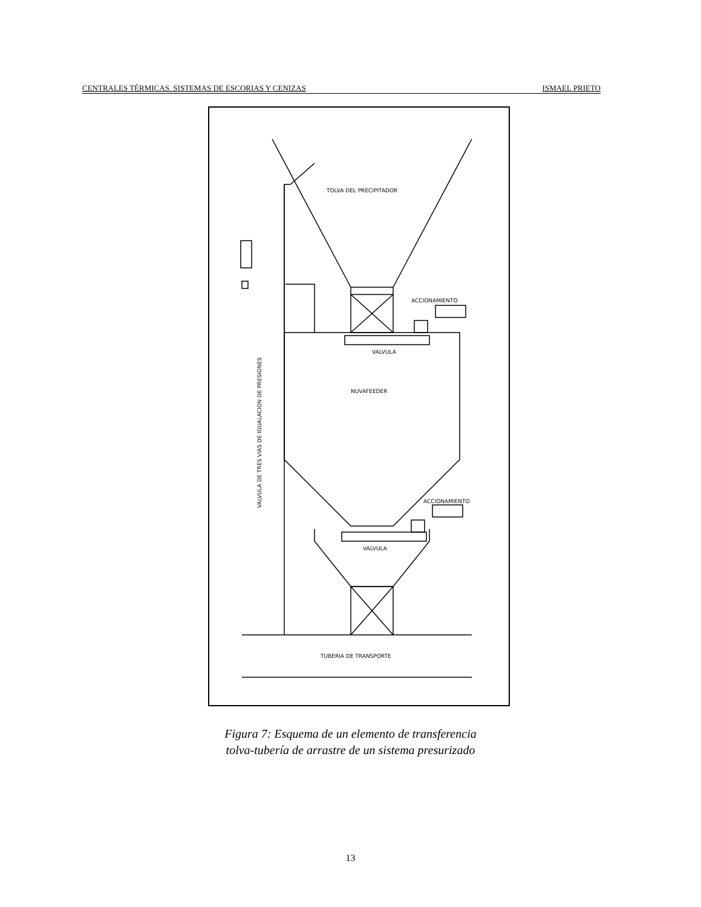CENTRALES TÉRMICAS. SISTEMAS DE ESCORIAS Y CENIZAS ISMAEL PRIETO
TOLVA DEL PRECIPITADOR
ACCIONAMIENTO
VALVULA
NUVAFEEDER
ACCIONAMIENTO
VALVULA
TUBERIA DE TRANSPORTE
VALVULA DE TRES VIAS DE IGUALACION DE PRESIONES
Figura 7: Esquema de un elemento de transferencia
tolva-tubería de arrastre de un sistema presurizado
13